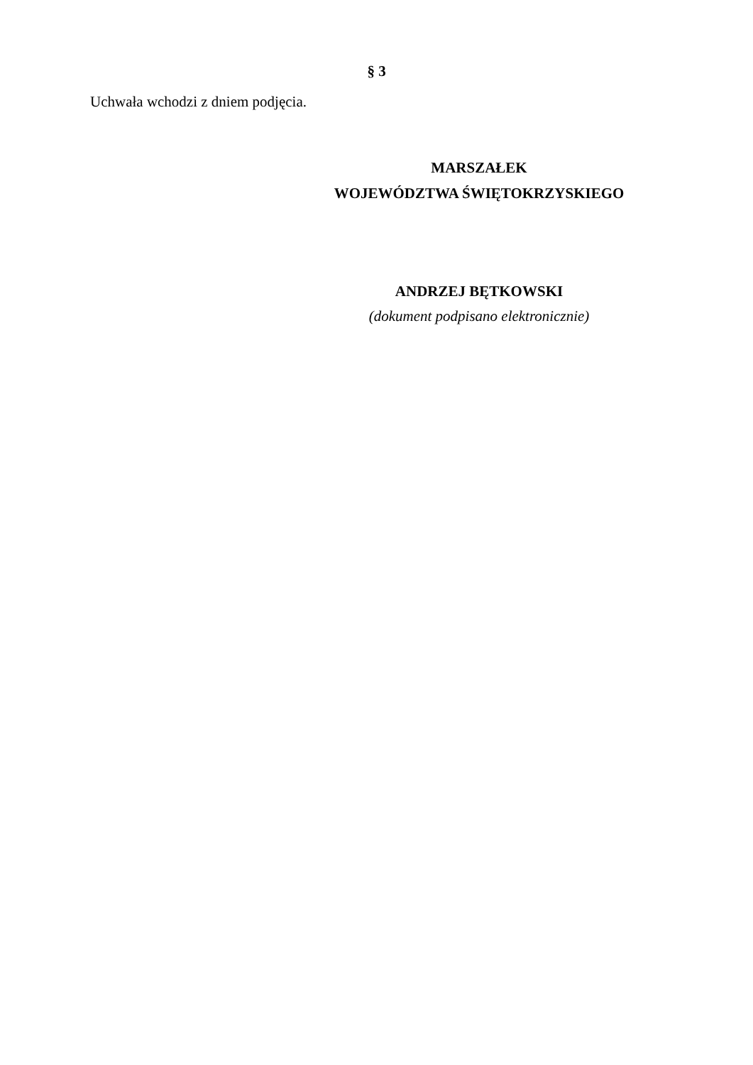§ 3
Uchwała wchodzi z dniem podjęcia.
MARSZAŁEK
WOJEWÓDZTWA ŚWIĘTOKRZYSKIEGO
ANDRZEJ BĘTKOWSKI
(dokument podpisano elektronicznie)